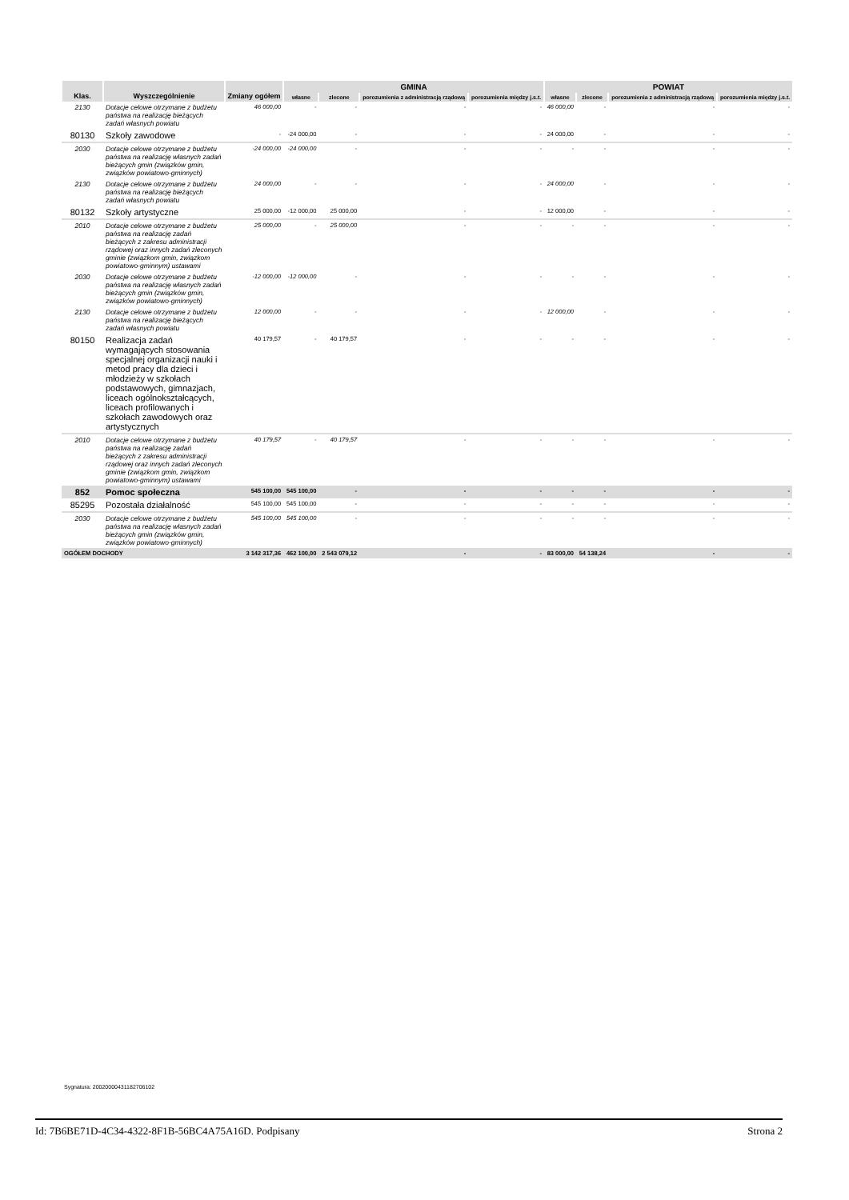| Klas. | Wyszczególnienie | Zmiany ogółem | GMINA | | | | POWIAT | | | |
| --- | --- | --- | --- | --- | --- | --- | --- | --- | --- | --- |
| | | | własne | zlecone | porozumienia z administracją rządową | porozumienia między j.s.t. | własne | zlecone | porozumienia z administracją rządową | porozumienia między j.s.t. |
| 2130 | Dotacje celowe otrzymane z budżetu państwa na realizację bieżących zadań własnych powiatu | 46 000,00 | - | - | - | - | 46 000,00 | - | - | - |
| 80130 | Szkoły zawodowe | - | -24 000,00 | - | - | - | 24 000,00 | - | - | - |
| 2030 | Dotacje celowe otrzymane z budżetu państwa na realizację własnych zadań bieżących gmin (związków gmin, związków powiatowo-gminnych) | -24 000,00 | -24 000,00 | - | - | - | - | - | - | - |
| 2130 | Dotacje celowe otrzymane z budżetu państwa na realizację bieżących zadań własnych powiatu | 24 000,00 | - | - | - | - | 24 000,00 | - | - | - |
| 80132 | Szkoły artystyczne | 25 000,00 | -12 000,00 | 25 000,00 | - | - | 12 000,00 | - | - | - |
| 2010 | Dotacje celowe otrzymane z budżetu państwa na realizację zadań bieżących z zakresu administracji rządowej oraz innych zadań zleconych gminie (związkom gmin, związkom powiatowo-gminnym) ustawami | 25 000,00 | - | 25 000,00 | - | - | - | - | - | - |
| 2030 | Dotacje celowe otrzymane z budżetu państwa na realizację własnych zadań bieżących gmin (związków gmin, związków powiatowo-gminnych) | -12 000,00 | -12 000,00 | - | - | - | - | - | - | - |
| 2130 | Dotacje celowe otrzymane z budżetu państwa na realizację bieżących zadań własnych powiatu | 12 000,00 | - | - | - | - | 12 000,00 | - | - | - |
| 80150 | Realizacja zadań wymagających stosowania specjalnej organizacji nauki i metod pracy dla dzieci i młodzieży w szkołach podstawowych, gimnazjach, liceach ogólnokształcących, liceach profilowanych i szkołach zawodowych oraz artystycznych | 40 179,57 | - | 40 179,57 | - | - | - | - | - | - |
| 2010 | Dotacje celowe otrzymane z budżetu państwa na realizację zadań bieżących z zakresu administracji rządowej oraz innych zadań zleconych gminie (związkom gmin, związkom powiatowo-gminnym) ustawami | 40 179,57 | - | 40 179,57 | - | - | - | - | - | - |
| 852 | Pomoc społeczna | 545 100,00 | 545 100,00 | - | - | - | - | - | - | - |
| 85295 | Pozostała działalność | 545 100,00 | 545 100,00 | - | - | - | - | - | - | - |
| 2030 | Dotacje celowe otrzymane z budżetu państwa na realizację własnych zadań bieżących gmin (związków gmin, związków powiatowo-gminnych) | 545 100,00 | 545 100,00 | - | - | - | - | - | - | - |
| OGÓŁEM DOCHODY | | 3 142 317,36 | 462 100,00 | 2 543 079,12 | - | - | 83 000,00 | 54 138,24 | - | - |
Sygnatura: 20020000431182706102
Id: 7B6BE71D-4C34-4322-8F1B-56BC4A75A16D. Podpisany Strona 2